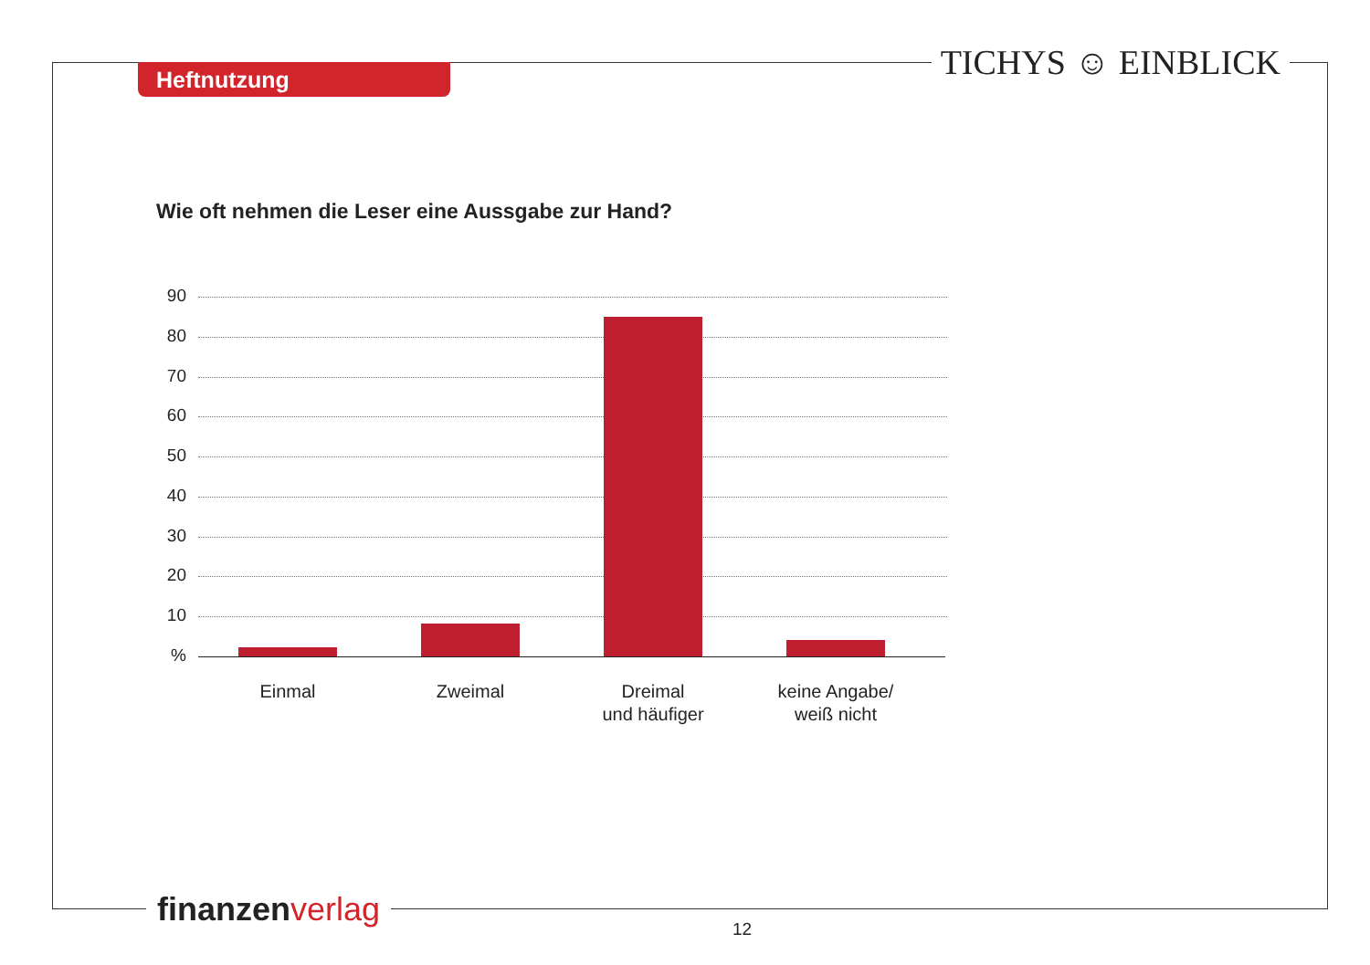Heftnutzung TICHYS ☺ EINBLICK
Wie oft nehmen die Leser eine Aussgabe zur Hand?
90
80
70
60
50
40
30
20
10
%
Einmal Zweimal
Dreimal
und häufiger
keine Angabe/
weiß nicht
finanzen verlag
12